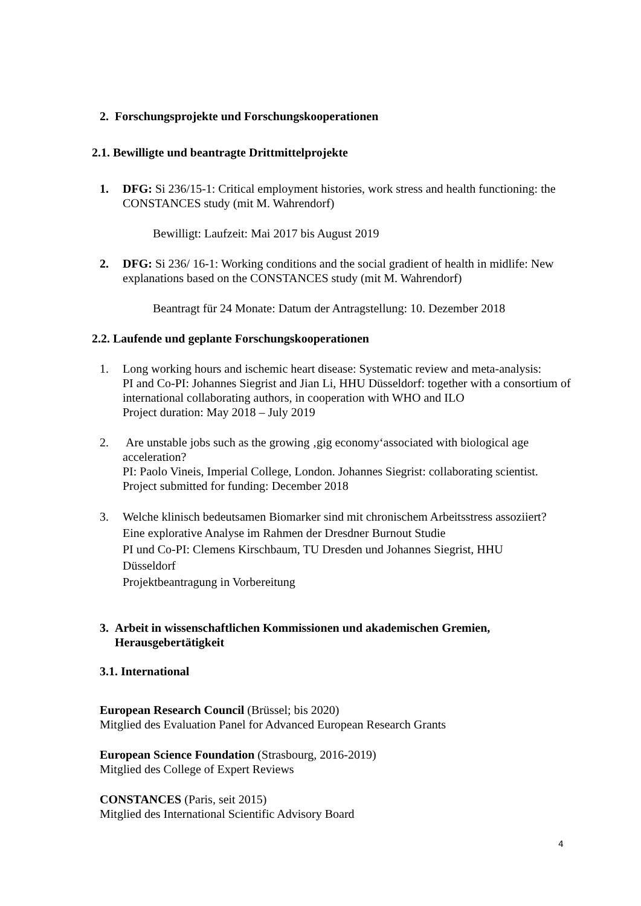2. Forschungsprojekte und Forschungskooperationen
2.1. Bewilligte und beantragte Drittmittelprojekte
1. DFG: Si 236/15-1: Critical employment histories, work stress and health functioning: the CONSTANCES study (mit M. Wahrendorf)
Bewilligt: Laufzeit: Mai 2017 bis August 2019
2. DFG: Si 236/ 16-1: Working conditions and the social gradient of health in midlife: New explanations based on the CONSTANCES study (mit M. Wahrendorf)
Beantragt für 24 Monate: Datum der Antragstellung: 10. Dezember 2018
2.2. Laufende und geplante Forschungskooperationen
1. Long working hours and ischemic heart disease: Systematic review and meta-analysis:
PI and Co-PI: Johannes Siegrist and Jian Li, HHU Düsseldorf: together with a consortium of international collaborating authors, in cooperation with WHO and ILO
Project duration: May 2018 – July 2019
2. Are unstable jobs such as the growing ‚gig economy‘associated with biological age acceleration?
PI: Paolo Vineis, Imperial College, London. Johannes Siegrist: collaborating scientist.
Project submitted for funding: December 2018
3. Welche klinisch bedeutsamen Biomarker sind mit chronischem Arbeitsstress assoziiert? Eine explorative Analyse im Rahmen der Dresdner Burnout Studie
PI und Co-PI: Clemens Kirschbaum, TU Dresden und Johannes Siegrist, HHU Düsseldorf
Projektbeantragung in Vorbereitung
3. Arbeit in wissenschaftlichen Kommissionen und akademischen Gremien, Herausgebertätigkeit
3.1. International
European Research Council (Brüssel; bis 2020)
Mitglied des Evaluation Panel for Advanced European Research Grants
European Science Foundation (Strasbourg, 2016-2019)
Mitglied des College of Expert Reviews
CONSTANCES (Paris, seit 2015)
Mitglied des International Scientific Advisory Board
4